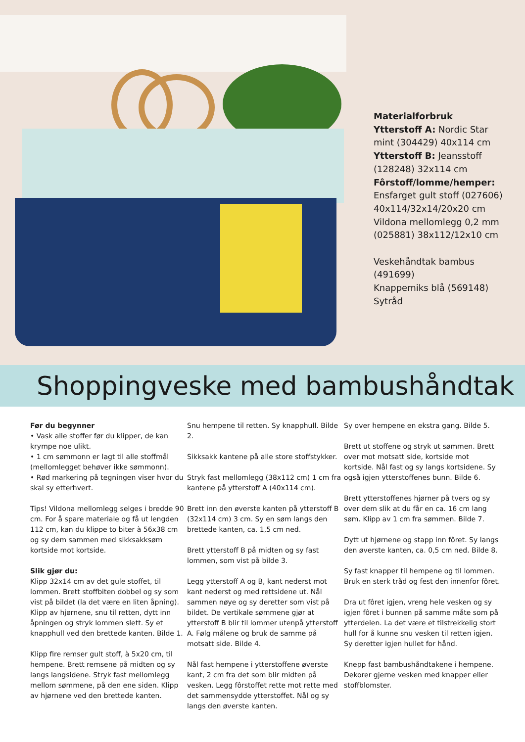Materialforbruk
Ytterstoff A: Nordic Star mint (304429) 40x114 cm
Ytterstoff B: Jeansstoff (128248) 32x114 cm
Fôrstoff/lomme/hemper: Ensfarget gult stoff (027606) 40x114/32x14/20x20 cm
Vildona mellomlegg 0,2 mm (025881) 38x112/12x10 cm
Veskehåndtak bambus (491699)
Knappemiks blå (569148)
Sytråd
Shoppingveske med bambushåndtak
Før du begynner
• Vask alle stoffer før du klipper, de kan krympe noe ulikt.
• 1 cm sømmonn er lagt til alle stoffmål (mellomlegget behøver ikke sømmonn).
• Rød markering på tegningen viser hvor du skal sy etterhvert.
Tips! Vildona mellomlegg selges i bredde 90 cm. For å spare materiale og få ut lengden 112 cm, kan du klippe to biter à 56x38 cm og sy dem sammen med sikksakksøm kortside mot kortside.
Slik gjør du:
Klipp 32x14 cm av det gule stoffet, til lommen. Brett stoffbiten dobbel og sy som vist på bildet (la det være en liten åpning). Klipp av hjørnene, snu til retten, dytt inn åpningen og stryk lommen slett. Sy et knapphull ved den brettede kanten. Bilde 1.
Klipp fire remser gult stoff, à 5x20 cm, til hempene. Brett remsene på midten og sy langs langsidene. Stryk fast mellomlegg mellom sømmene, på den ene siden. Klipp av hjørnene ved den brettede kanten.
Snu hempene til retten. Sy knapphull. Bilde 2.
Sikksakk kantene på alle store stoffstykker.
Stryk fast mellomlegg (38x112 cm) 1 cm fra kantene på ytterstoff A (40x114 cm).
Brett inn den øverste kanten på ytterstoff B (32x114 cm) 3 cm. Sy en søm langs den brettede kanten, ca. 1,5 cm ned.
Brett ytterstoff B på midten og sy fast lommen, som vist på bilde 3.
Legg ytterstoff A og B, kant nederst mot kant nederst og med rettsidene ut. Nål sammen nøye og sy deretter som vist på bildet. De vertikale sømmene gjør at ytterstoff B blir til lommer utenpå ytterstoff A. Følg målene og bruk de samme på motsatt side. Bilde 4.
Nål fast hempene i ytterstoffene øverste kant, 2 cm fra det som blir midten på vesken. Legg fôrstoffet rette mot rette med det sammensydde ytterstoffet. Nål og sy langs den øverste kanten.
Sy over hempene en ekstra gang. Bilde 5.
Brett ut stoffene og stryk ut sømmen. Brett over mot motsatt side, kortside mot kortside. Nål fast og sy langs kortsidene. Sy også igjen ytterstoffenes bunn. Bilde 6.
Brett ytterstoffenes hjørner på tvers og sy over dem slik at du får en ca. 16 cm lang søm. Klipp av 1 cm fra sømmen. Bilde 7.
Dytt ut hjørnene og stapp inn fôret. Sy langs den øverste kanten, ca. 0,5 cm ned. Bilde 8.
Sy fast knapper til hempene og til lommen. Bruk en sterk tråd og fest den innenfor fôret.
Dra ut fôret igjen, vreng hele vesken og sy igjen fôret i bunnen på samme måte som på ytterdelen. La det være et tilstrekkelig stort hull for å kunne snu vesken til retten igjen. Sy deretter igjen hullet for hånd.
Knepp fast bambushåndtakene i hempene. Dekorer gjerne vesken med knapper eller stoffblomster.